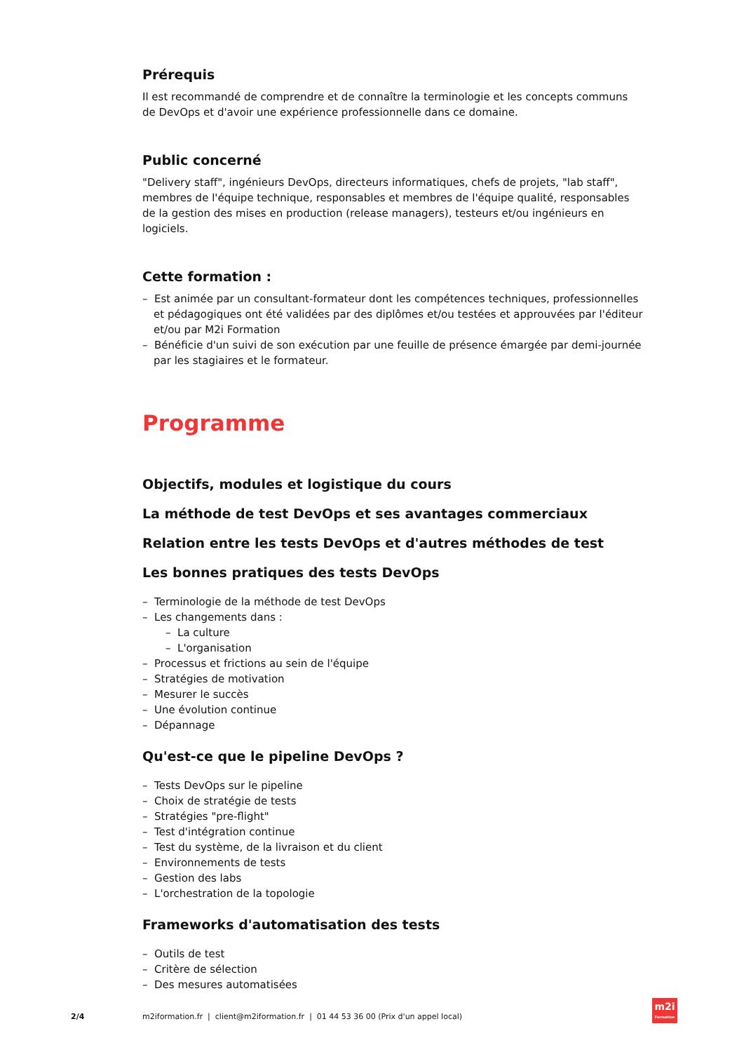Prérequis
Il est recommandé de comprendre et de connaître la terminologie et les concepts communs
de DevOps et d'avoir une expérience professionnelle dans ce domaine.
Public concerné
"Delivery staff", ingénieurs DevOps, directeurs informatiques, chefs de projets, "lab staff",
membres de l'équipe technique, responsables et membres de l'équipe qualité, responsables
de la gestion des mises en production (release managers), testeurs et/ou ingénieurs en logiciels.
Cette formation :
– Est animée par un consultant-formateur dont les compétences techniques, professionnelles et pédagogiques ont été validées par des diplômes et/ou testées et approuvées par l'éditeur et/ou par M2i Formation
– Bénéficie d'un suivi de son exécution par une feuille de présence émargée par demi-journée par les stagiaires et le formateur.
Programme
Objectifs, modules et logistique du cours
La méthode de test DevOps et ses avantages commerciaux
Relation entre les tests DevOps et d'autres méthodes de test
Les bonnes pratiques des tests DevOps
– Terminologie de la méthode de test DevOps
– Les changements dans :
– La culture
– L'organisation
– Processus et frictions au sein de l'équipe
– Stratégies de motivation
– Mesurer le succès
– Une évolution continue
– Dépannage
Qu'est-ce que le pipeline DevOps ?
– Tests DevOps sur le pipeline
– Choix de stratégie de tests
– Stratégies "pre-flight"
– Test d'intégration continue
– Test du système, de la livraison et du client
– Environnements de tests
– Gestion des labs
– L'orchestration de la topologie
Frameworks d'automatisation des tests
– Outils de test
– Critère de sélection
– Des mesures automatisées
2/4 m2iformation.fr | client@m2iformation.fr | 01 44 53 36 00 (Prix d'un appel local)
m2i
Formation